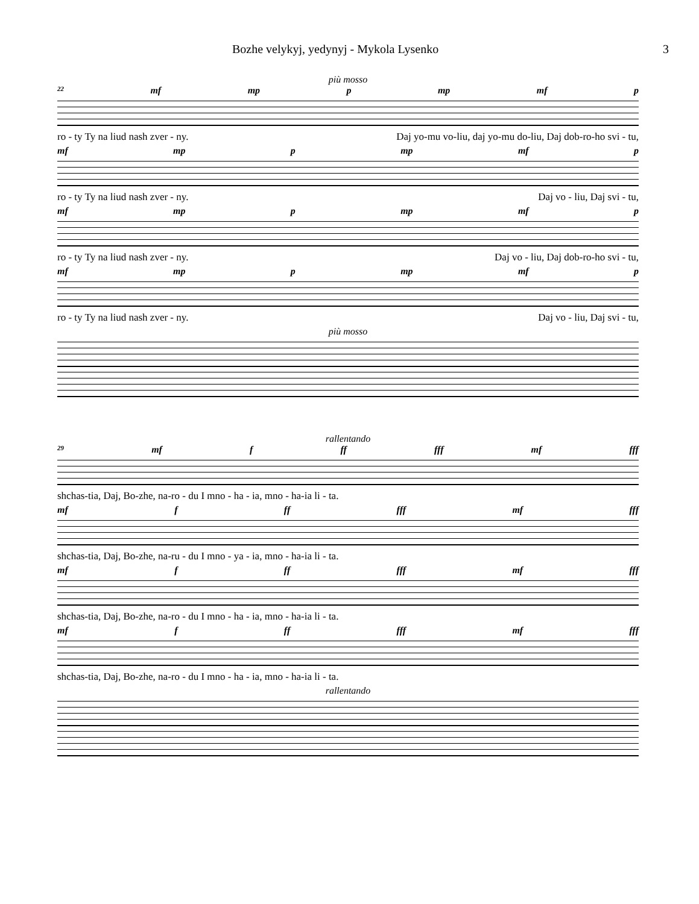Bozhe velykyj, yedynyj - Mykola Lysenko 3
più mosso
22 mf mp p mp mf p
ro - ty Ty na liud nash zver - ny. Daj yo-mu vo-liu, daj yo-mu do-liu, Daj dob-ro-ho svi - tu,
mf mp p mp mf p
ro - ty Ty na liud nash zver - ny. Daj vo - liu, Daj svi - tu,
mf mp p mp mf p
ro - ty Ty na liud nash zver - ny. Daj vo - liu, Daj dob-ro-ho svi - tu,
mf mp p mp mf p
ro - ty Ty na liud nash zver - ny. Daj vo - liu, Daj svi - tu,
più mosso
rallentando
29 mf f ff fff mf fff
shchas-tia, Daj, Bo-zhe, na-ro - du I mno - ha - ia, mno - ha-ia li - ta.
mf f ff fff mf fff
shchas-tia, Daj, Bo-zhe, na-ru - du I mno - ya - ia, mno - ha-ia li - ta.
mf f ff fff mf fff
shchas-tia, Daj, Bo-zhe, na-ro - du I mno - ha - ia, mno - ha-ia li - ta.
mf f ff fff mf fff
shchas-tia, Daj, Bo-zhe, na-ro - du I mno - ha - ia, mno - ha-ia li - ta.
rallentando